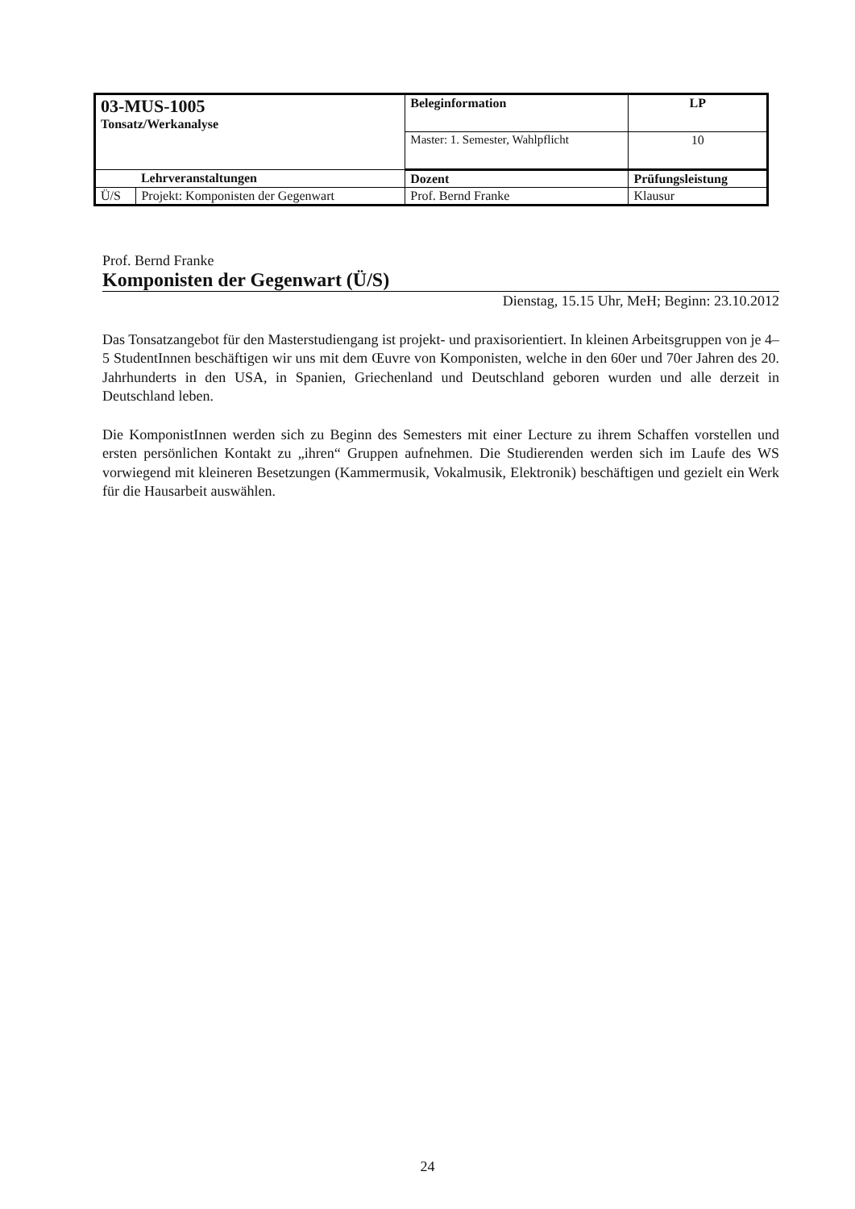| 03-MUS-1005 Tonsatz/Werkanalyse | | Beleginformation | | LP |
| | | Master: 1. Semester, Wahlpflicht | | 10 |
| | Lehrveranstaltungen | Dozent | Prüfungsleistung | |
| Ü/S | Projekt: Komponisten der Gegenwart | Prof. Bernd Franke | Klausur | |
Prof. Bernd Franke
Komponisten der Gegenwart (Ü/S)
Dienstag, 15.15 Uhr, MeH; Beginn: 23.10.2012
Das Tonsatzangebot für den Masterstudiengang ist projekt- und praxisorientiert. In kleinen Arbeits­gruppen von je 4–5 StudentInnen beschäftigen wir uns mit dem Œuvre von Komponisten, welche in den 60er und 70er Jahren des 20. Jahrhunderts in den USA, in Spanien, Griechenland und Deutschland geboren wurden und alle derzeit in Deutschland leben.
Die KomponistInnen werden sich zu Beginn des Semesters mit einer Lecture zu ihrem Schaffen vorstellen und ersten persönlichen Kontakt zu „ihren“ Gruppen aufnehmen. Die Studierenden wer­den sich im Laufe des WS vorwiegend mit kleineren Besetzungen (Kammermusik, Vokalmusik, Elektronik) beschäftigen und gezielt ein Werk für die Hausarbeit auswählen.
24